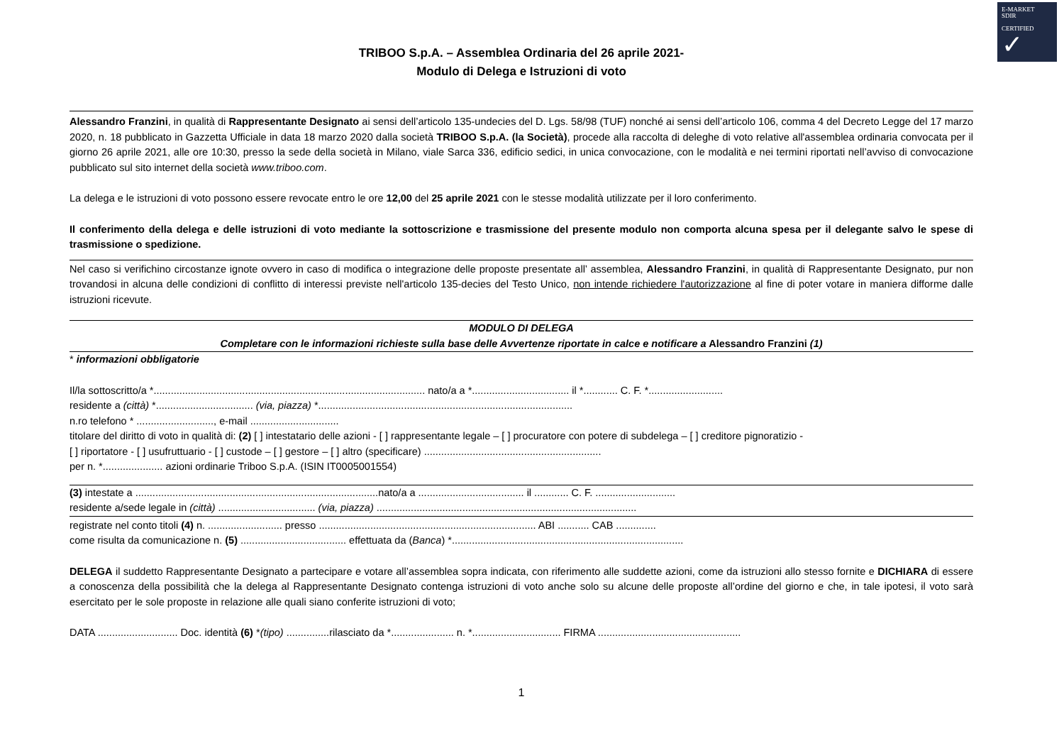E-MARKET
SDIR
CERTIFIED
✓
TRIBOO S.p.A. – Assemblea Ordinaria del 26 aprile 2021-
Modulo di Delega e Istruzioni di voto
Alessandro Franzini, in qualità di Rappresentante Designato ai sensi dell’articolo 135-undecies del D. Lgs. 58/98 (TUF) nonché ai sensi dell’articolo 106, comma 4 del Decreto Legge del 17 marzo 2020, n. 18 pubblicato in Gazzetta Ufficiale in data 18 marzo 2020 dalla società TRIBOO S.p.A. (la Società), procede alla raccolta di deleghe di voto relative all'assemblea ordinaria convocata per il giorno 26 aprile 2021, alle ore 10:30, presso la sede della società in Milano, viale Sarca 336, edificio sedici, in unica convocazione, con le modalità e nei termini riportati nell’avviso di convocazione pubblicato sul sito internet della società www.triboo.com.
La delega e le istruzioni di voto possono essere revocate entro le ore 12,00 del 25 aprile 2021 con le stesse modalità utilizzate per il loro conferimento.
Il conferimento della delega e delle istruzioni di voto mediante la sottoscrizione e trasmissione del presente modulo non comporta alcuna spesa per il delegante salvo le spese di trasmissione o spedizione.
Nel caso si verifichino circostanze ignote ovvero in caso di modifica o integrazione delle proposte presentate all’ assemblea, Alessandro Franzini, in qualità di Rappresentante Designato, pur non trovandosi in alcuna delle condizioni di conflitto di interessi previste nell'articolo 135-decies del Testo Unico, non intende richiedere l'autorizzazione al fine di poter votare in maniera difforme dalle istruzioni ricevute.
MODULO DI DELEGA
Completare con le informazioni richieste sulla base delle Avvertenze riportate in calce e notificare a Alessandro Franzini (1)
* informazioni obbligatorie
Il/la sottoscritto/a *............................................................................................... nato/a a *.................................. il *............ C. F. *..........................
residente a (città) *.................................. (via, piazza) *.........................................................................................
n.ro telefono * ..........................., e-mail ...............................
titolare del diritto di voto in qualità di: (2) [ ] intestatario delle azioni - [ ] rappresentante legale – [ ] procuratore con potere di subdelega – [ ] creditore pignoratizio -
[ ] riportatore - [ ] usufruttuario - [ ] custode – [ ] gestore – [ ] altro (specificare) ..............................................................
per n. *..................... azioni ordinarie Triboo S.p.A. (ISIN IT0005001554)
(3) intestate a .....................................................................................nato/a a ..................................... il ............ C. F. ............................
residente a/sede legale in (città) .................................. (via, piazza) ...........................................................................................
registrate nel conto titoli (4) n. .......................... presso ............................................................................ ABI ........... CAB ..............
come risulta da comunicazione n. (5) ..................................... effettuata da (Banca) *.................................................................................
DELEGA il suddetto Rappresentante Designato a partecipare e votare all’assemblea sopra indicata, con riferimento alle suddette azioni, come da istruzioni allo stesso fornite e DICHIARA di essere a conoscenza della possibilità che la delega al Rappresentante Designato contenga istruzioni di voto anche solo su alcune delle proposte all’ordine del giorno e che, in tale ipotesi, il voto sarà esercitato per le sole proposte in relazione alle quali siano conferite istruzioni di voto;
DATA ............................ Doc. identità (6) *(tipo) ...............rilasciato da *...................... n. *............................... FIRMA ..................................................
1